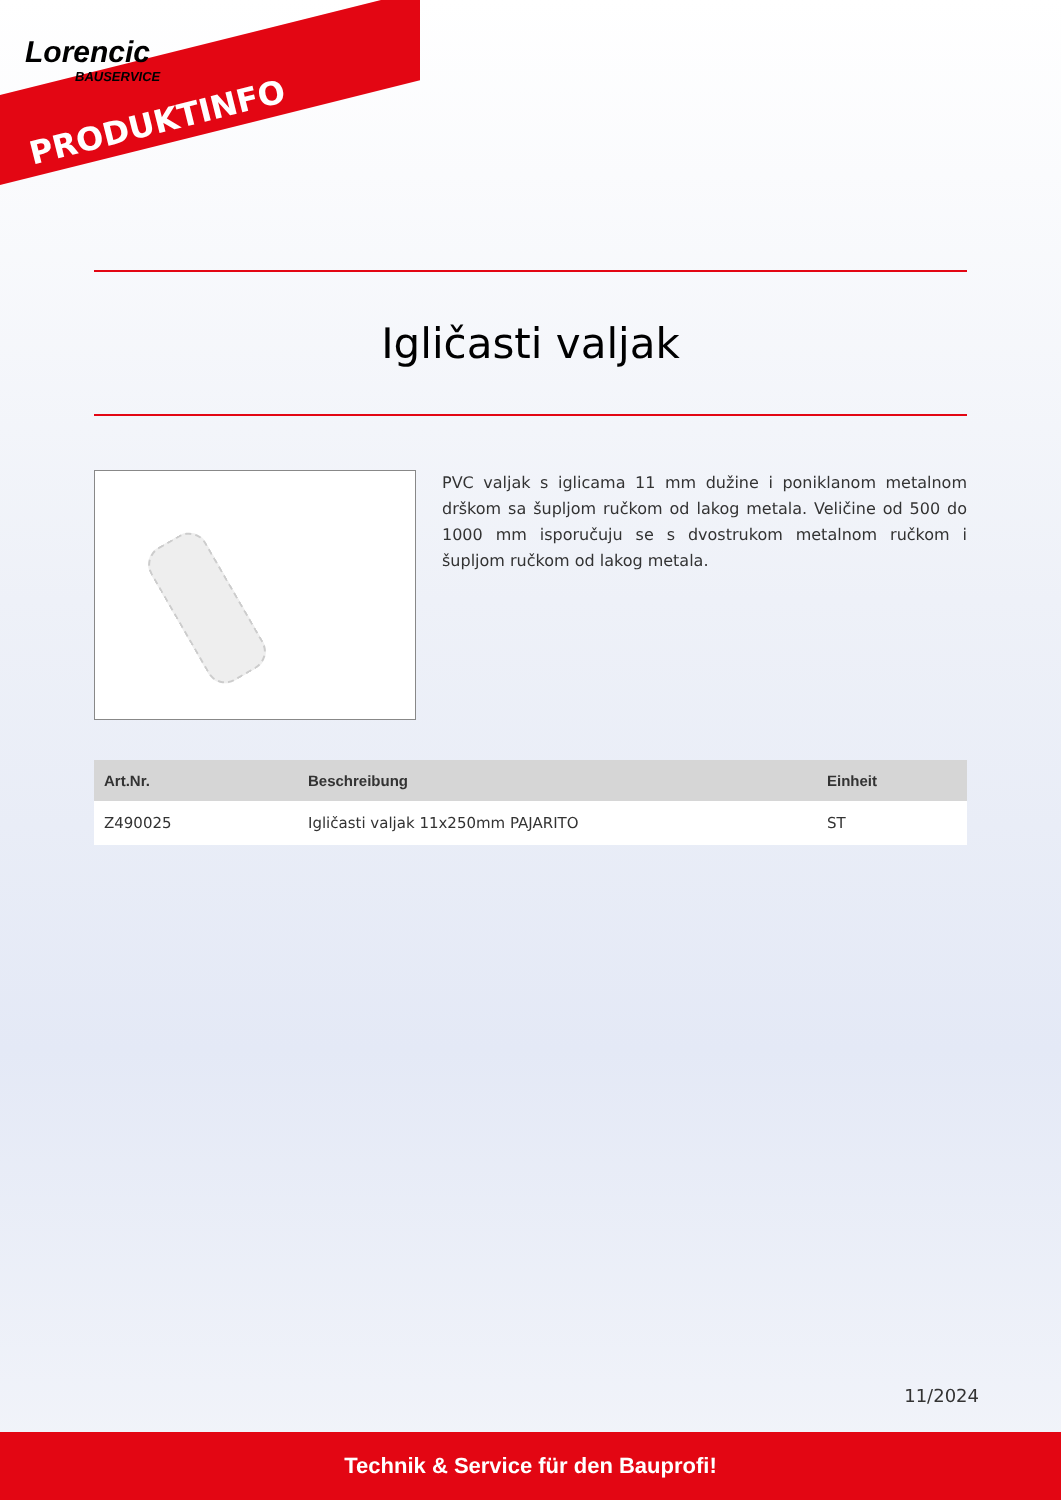Lorencic
BAUSERVICE
PRODUKTINFO
Igličasti valjak
PVC valjak s iglicama 11 mm dužine i poniklanom metalnom drškom sa šupljom ručkom od lakog metala. Veličine od 500 do 1000 mm isporučuju se s dvostrukom metalnom ručkom i šupljom ručkom od lakog metala.
| Art.Nr. | Beschreibung | Einheit |
| --- | --- | --- |
| Z490025 | Igličasti valjak 11x250mm PAJARITO | ST |
11/2024
Technik & Service für den Bauprofi!